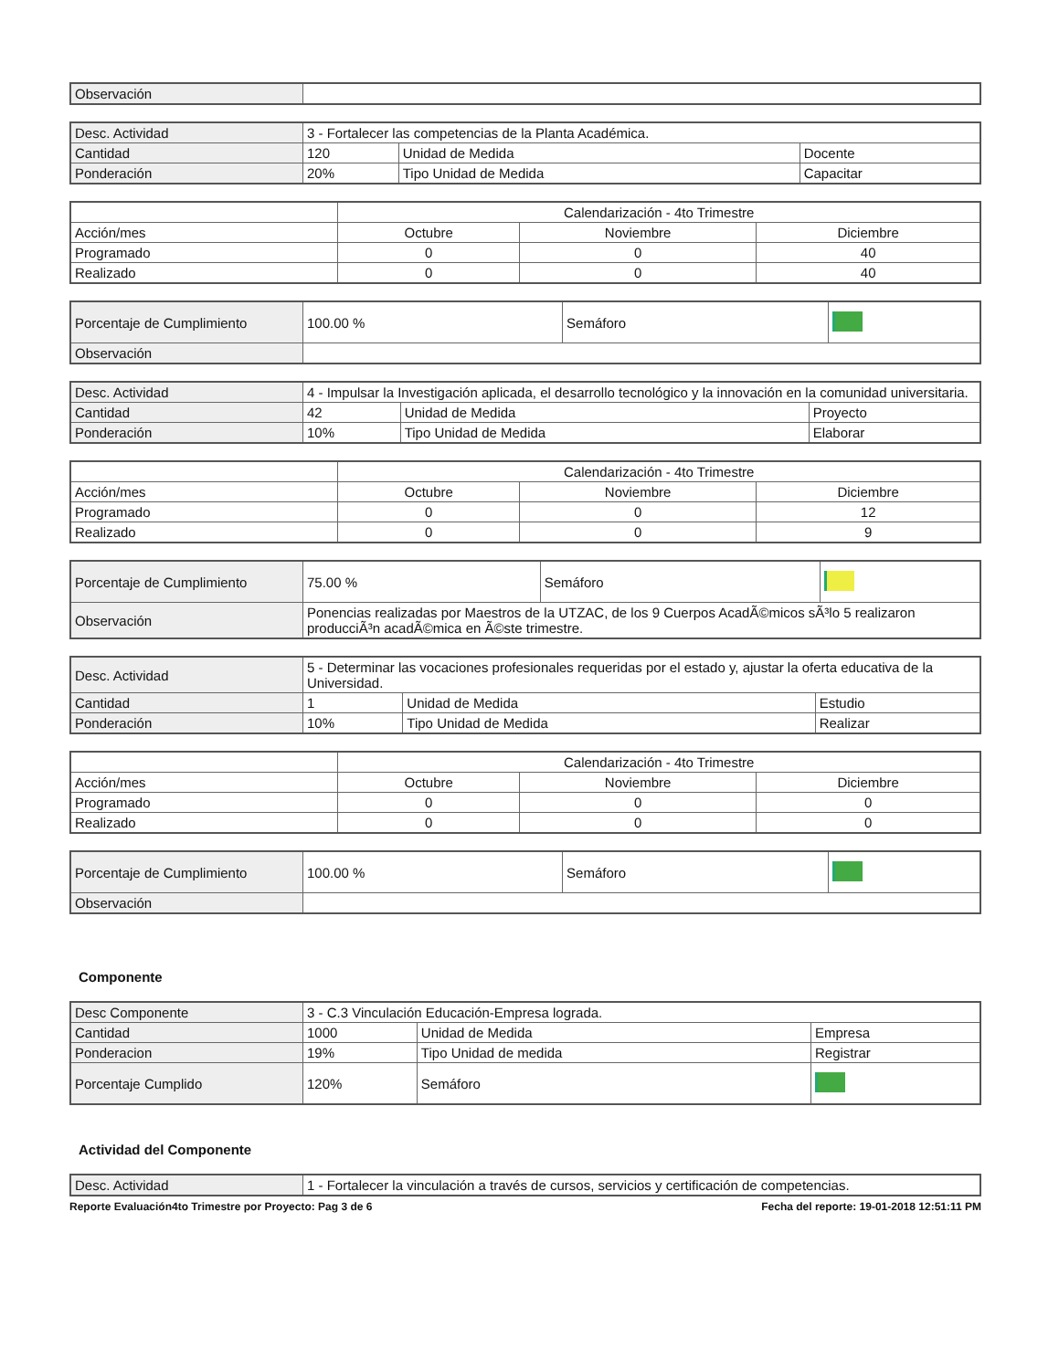| Observación | |
| Desc. Actividad | 3 - Fortalecer las competencias de la Planta Académica. | | |
| Cantidad | 120 | Unidad de Medida | Docente |
| Ponderación | 20% | Tipo Unidad de Medida | Capacitar |
| | Calendarización - 4to Trimestre | | |
| --- | --- | --- | --- |
| Acción/mes | Octubre | Noviembre | Diciembre |
| Programado | 0 | 0 | 40 |
| Realizado | 0 | 0 | 40 |
| Porcentaje de Cumplimiento | 100.00 % | Semáforo | |
| Observación | | | |
| Desc. Actividad | 4 - Impulsar la Investigación aplicada, el desarrollo tecnológico y la innovación en la comunidad universitaria. | | |
| Cantidad | 42 | Unidad de Medida | Proyecto |
| Ponderación | 10% | Tipo Unidad de Medida | Elaborar |
| | Calendarización - 4to Trimestre | | |
| --- | --- | --- | --- |
| Acción/mes | Octubre | Noviembre | Diciembre |
| Programado | 0 | 0 | 12 |
| Realizado | 0 | 0 | 9 |
| Porcentaje de Cumplimiento | 75.00 % | Semáforo | |
| Observación | Ponencias realizadas por Maestros de la UTZAC, de los 9 Cuerpos AcadÃ©micos sÃ³lo 5 realizaron producciÃ³n acadÃ©mica en Ã©ste trimestre. | | |
| Desc. Actividad | 5 - Determinar las vocaciones profesionales requeridas por el estado y, ajustar la oferta educativa de la Universidad. | | |
| Cantidad | 1 | Unidad de Medida | Estudio |
| Ponderación | 10% | Tipo Unidad de Medida | Realizar |
| | Calendarización - 4to Trimestre | | |
| --- | --- | --- | --- |
| Acción/mes | Octubre | Noviembre | Diciembre |
| Programado | 0 | 0 | 0 |
| Realizado | 0 | 0 | 0 |
| Porcentaje de Cumplimiento | 100.00 % | Semáforo | |
| Observación | | | |
Componente
| Desc Componente | 3 - C.3 Vinculación Educación-Empresa lograda. | | |
| Cantidad | 1000 | Unidad de Medida | Empresa |
| Ponderacion | 19% | Tipo Unidad de medida | Registrar |
| Porcentaje Cumplido | 120% | Semáforo | |
Actividad del Componente
| Desc. Actividad | 1 - Fortalecer la vinculación a través de cursos, servicios y certificación de competencias. |
Reporte Evaluación4to Trimestre por Proyecto: Pag 3 de 6 Fecha del reporte: 19-01-2018 12:51:11 PM